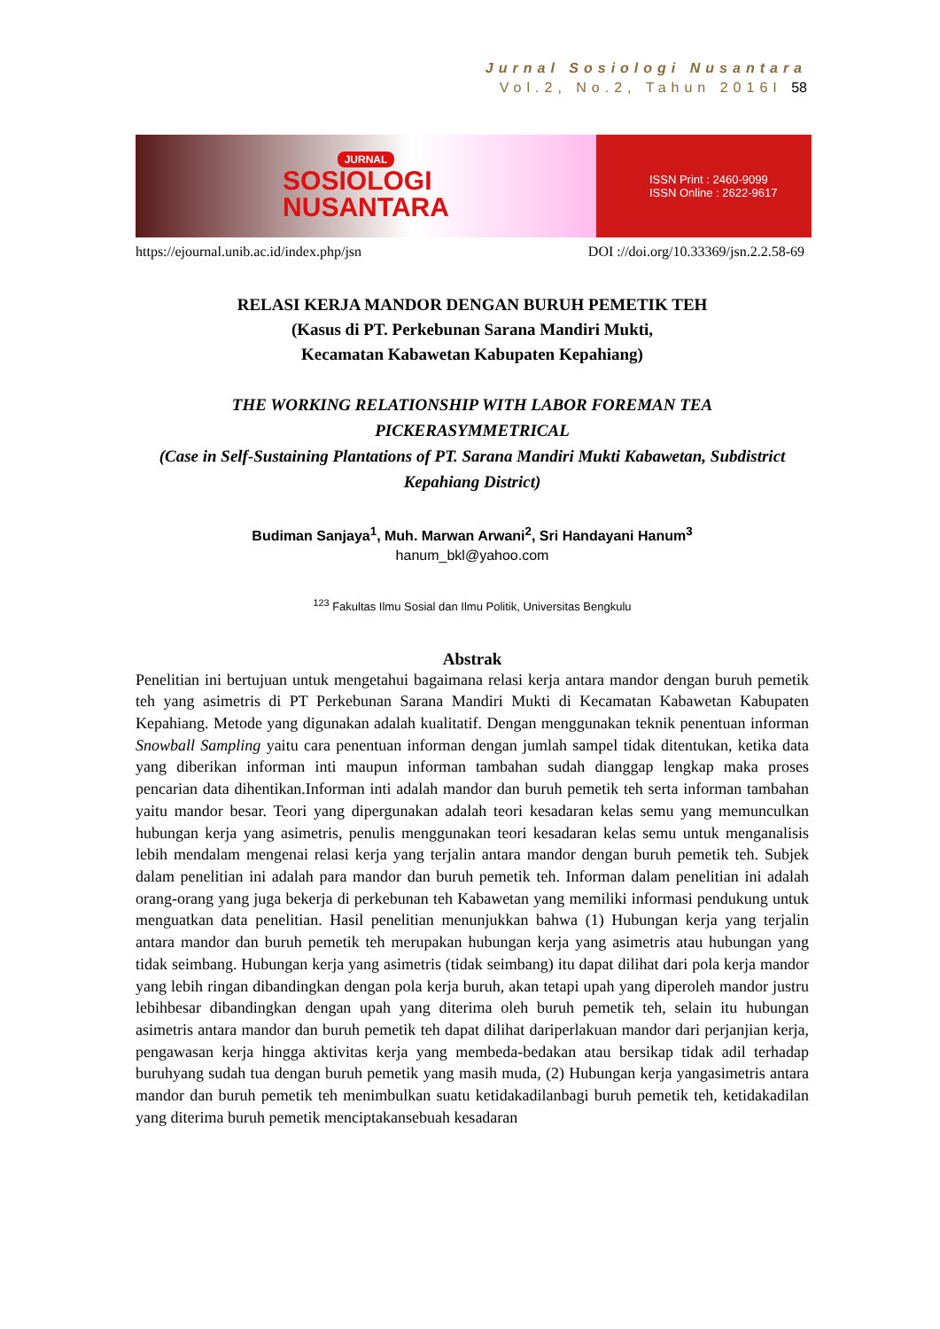Jurnal Sosiologi Nusantara
Vol.2, No.2, Tahun 2016I 58
JURNAL
SOSIOLOGI
NUSANTARA
ISSN Print : 2460-9099
ISSN Online : 2622-9617
https://ejournal.unib.ac.id/index.php/jsn DOI ://doi.org/10.33369/jsn.2.2.58-69
RELASI KERJA MANDOR DENGAN BURUH PEMETIK TEH
(Kasus di PT. Perkebunan Sarana Mandiri Mukti,
Kecamatan Kabawetan Kabupaten Kepahiang)
THE WORKING RELATIONSHIP WITH LABOR FOREMAN TEA PICKERASYMMETRICAL
(Case in Self-Sustaining Plantations of PT. Sarana Mandiri Mukti Kabawetan, Subdistrict Kepahiang District)
Budiman Sanjaya<sup>1</sup>, Muh. Marwan Arwani<sup>2</sup>, Sri Handayani Hanum<sup>3</sup>
hanum_bkl@yahoo.com
<sup>123</sup> Fakultas Ilmu Sosial dan Ilmu Politik, Universitas Bengkulu
Abstrak
Penelitian ini bertujuan untuk mengetahui bagaimana relasi kerja antara mandor dengan buruh pemetik teh yang asimetris di PT Perkebunan Sarana Mandiri Mukti di Kecamatan Kabawetan Kabupaten Kepahiang. Metode yang digunakan adalah kualitatif. Dengan menggunakan teknik penentuan informan Snowball Sampling yaitu cara penentuan informan dengan jumlah sampel tidak ditentukan, ketika data yang diberikan informan inti maupun informan tambahan sudah dianggap lengkap maka proses pencarian data dihentikan.Informan inti adalah mandor dan buruh pemetik teh serta informan tambahan yaitu mandor besar. Teori yang dipergunakan adalah teori kesadaran kelas semu yang memunculkan hubungan kerja yang asimetris, penulis menggunakan teori kesadaran kelas semu untuk menganalisis lebih mendalam mengenai relasi kerja yang terjalin antara mandor dengan buruh pemetik teh. Subjek dalam penelitian ini adalah para mandor dan buruh pemetik teh. Informan dalam penelitian ini adalah orang-orang yang juga bekerja di perkebunan teh Kabawetan yang memiliki informasi pendukung untuk menguatkan data penelitian. Hasil penelitian menunjukkan bahwa (1) Hubungan kerja yang terjalin antara mandor dan buruh pemetik teh merupakan hubungan kerja yang asimetris atau hubungan yang tidak seimbang. Hubungan kerja yang asimetris (tidak seimbang) itu dapat dilihat dari pola kerja mandor yang lebih ringan dibandingkan dengan pola kerja buruh, akan tetapi upah yang diperoleh mandor justru lebihbesar dibandingkan dengan upah yang diterima oleh buruh pemetik teh, selain itu hubungan asimetris antara mandor dan buruh pemetik teh dapat dilihat dariperlakuan mandor dari perjanjian kerja, pengawasan kerja hingga aktivitas kerja yang membeda-bedakan atau bersikap tidak adil terhadap buruhyang sudah tua dengan buruh pemetik yang masih muda, (2) Hubungan kerja yangasimetris antara mandor dan buruh pemetik teh menimbulkan suatu ketidakadilanbagi buruh pemetik teh, ketidakadilan yang diterima buruh pemetik menciptakansebuah kesadaran